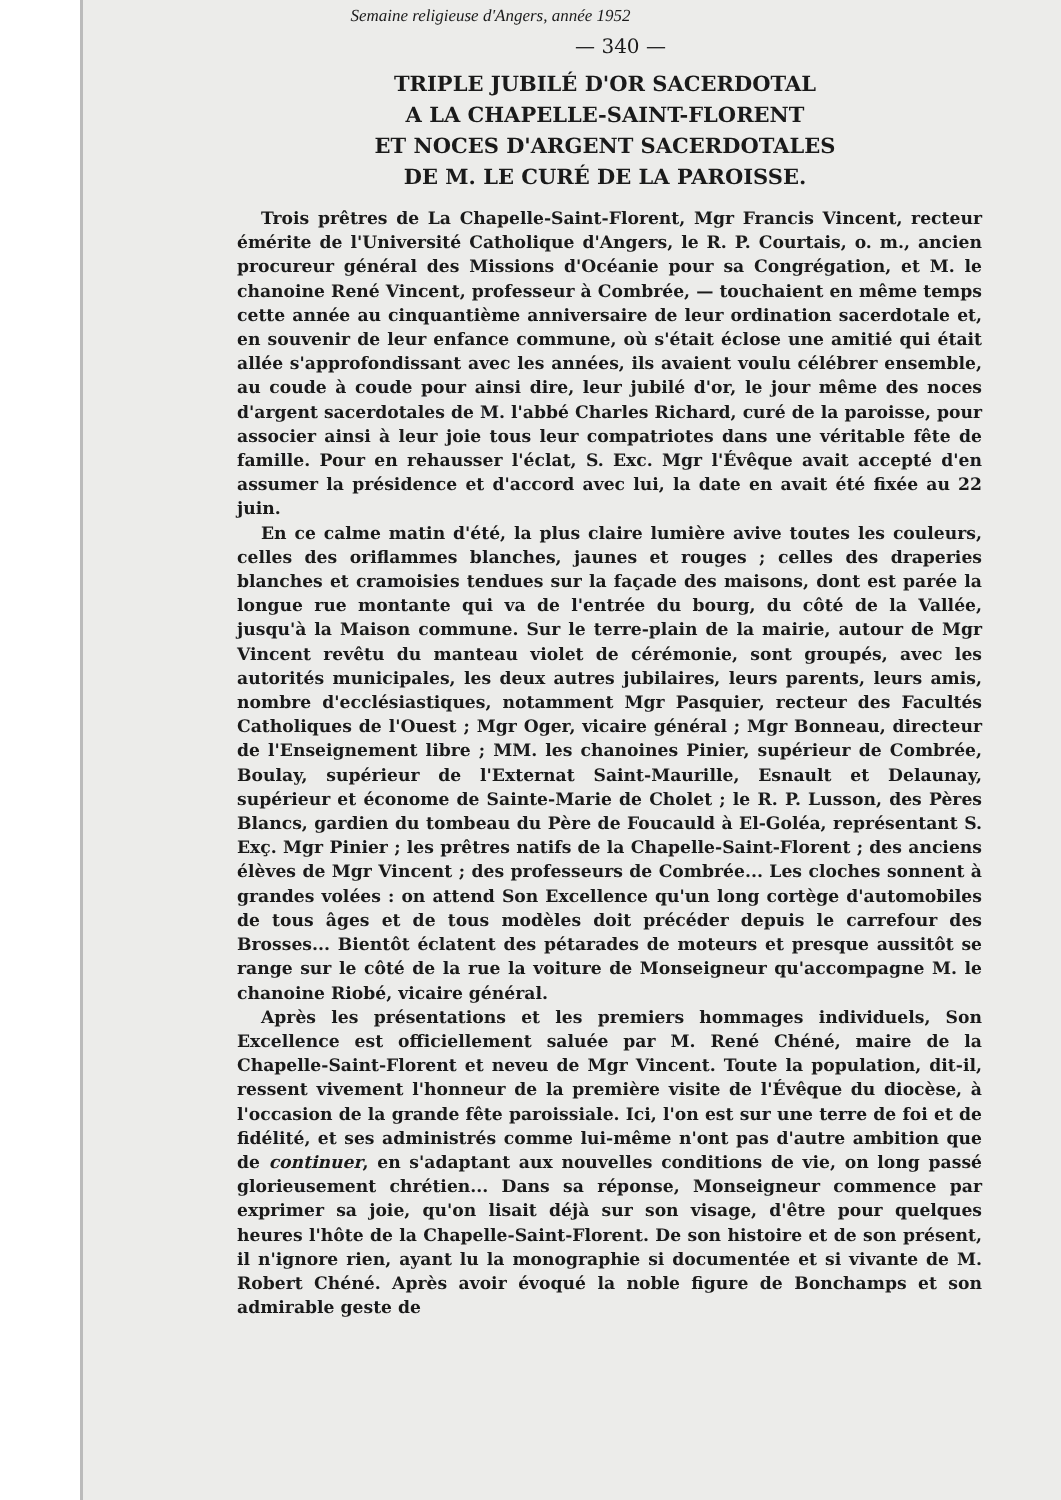Semaine religieuse d'Angers, année 1952
— 340 —
TRIPLE JUBILÉ D'OR SACERDOTAL
A LA CHAPELLE-SAINT-FLORENT
ET NOCES D'ARGENT SACERDOTALES
DE M. LE CURÉ DE LA PAROISSE.
Trois prêtres de La Chapelle-Saint-Florent, Mgr Francis Vincent, recteur émérite de l'Université Catholique d'Angers, le R. P. Courtais, o. m., ancien procureur général des Missions d'Océanie pour sa Congrégation, et M. le chanoine René Vincent, professeur à Combrée, — touchaient en même temps cette année au cinquantième anniversaire de leur ordination sacerdotale et, en souvenir de leur enfance commune, où s'était éclose une amitié qui était allée s'approfondissant avec les années, ils avaient voulu célébrer ensemble, au coude à coude pour ainsi dire, leur jubilé d'or, le jour même des noces d'argent sacerdotales de M. l'abbé Charles Richard, curé de la paroisse, pour associer ainsi à leur joie tous leur compatriotes dans une véritable fête de famille. Pour en rehausser l'éclat, S. Exc. Mgr l'Évêque avait accepté d'en assumer la présidence et d'accord avec lui, la date en avait été fixée au 22 juin.
En ce calme matin d'été, la plus claire lumière avive toutes les couleurs, celles des oriflammes blanches, jaunes et rouges ; celles des draperies blanches et cramoisies tendues sur la façade des maisons, dont est parée la longue rue montante qui va de l'entrée du bourg, du côté de la Vallée, jusqu'à la Maison commune. Sur le terre-plain de la mairie, autour de Mgr Vincent revêtu du manteau violet de cérémonie, sont groupés, avec les autorités municipales, les deux autres jubilaires, leurs parents, leurs amis, nombre d'ecclésiastiques, notamment Mgr Pasquier, recteur des Facultés Catholiques de l'Ouest ; Mgr Oger, vicaire général ; Mgr Bonneau, directeur de l'Enseignement libre ; MM. les chanoines Pinier, supérieur de Combrée, Boulay, supérieur de l'Externat Saint-Maurille, Esnault et Delaunay, supérieur et économe de Sainte-Marie de Cholet ; le R. P. Lusson, des Pères Blancs, gardien du tombeau du Père de Foucauld à El-Goléa, représentant S. Exç. Mgr Pinier ; les prêtres natifs de la Chapelle-Saint-Florent ; des anciens élèves de Mgr Vincent ; des professeurs de Combrée... Les cloches sonnent à grandes volées : on attend Son Excellence qu'un long cortège d'automobiles de tous âges et de tous modèles doit précéder depuis le carrefour des Brosses... Bientôt éclatent des pétarades de moteurs et presque aussitôt se range sur le côté de la rue la voiture de Monseigneur qu'accompagne M. le chanoine Riobé, vicaire général.
Après les présentations et les premiers hommages individuels, Son Excellence est officiellement saluée par M. René Chéné, maire de la Chapelle-Saint-Florent et neveu de Mgr Vincent. Toute la population, dit-il, ressent vivement l'honneur de la première visite de l'Évêque du diocèse, à l'occasion de la grande fête paroissiale. Ici, l'on est sur une terre de foi et de fidélité, et ses administrés comme lui-même n'ont pas d'autre ambition que de continuer, en s'adaptant aux nouvelles conditions de vie, on long passé glorieusement chrétien... Dans sa réponse, Monseigneur commence par exprimer sa joie, qu'on lisait déjà sur son visage, d'être pour quelques heures l'hôte de la Chapelle-Saint-Florent. De son histoire et de son présent, il n'ignore rien, ayant lu la monographie si documentée et si vivante de M. Robert Chéné. Après avoir évoqué la noble figure de Bonchamps et son admirable geste de